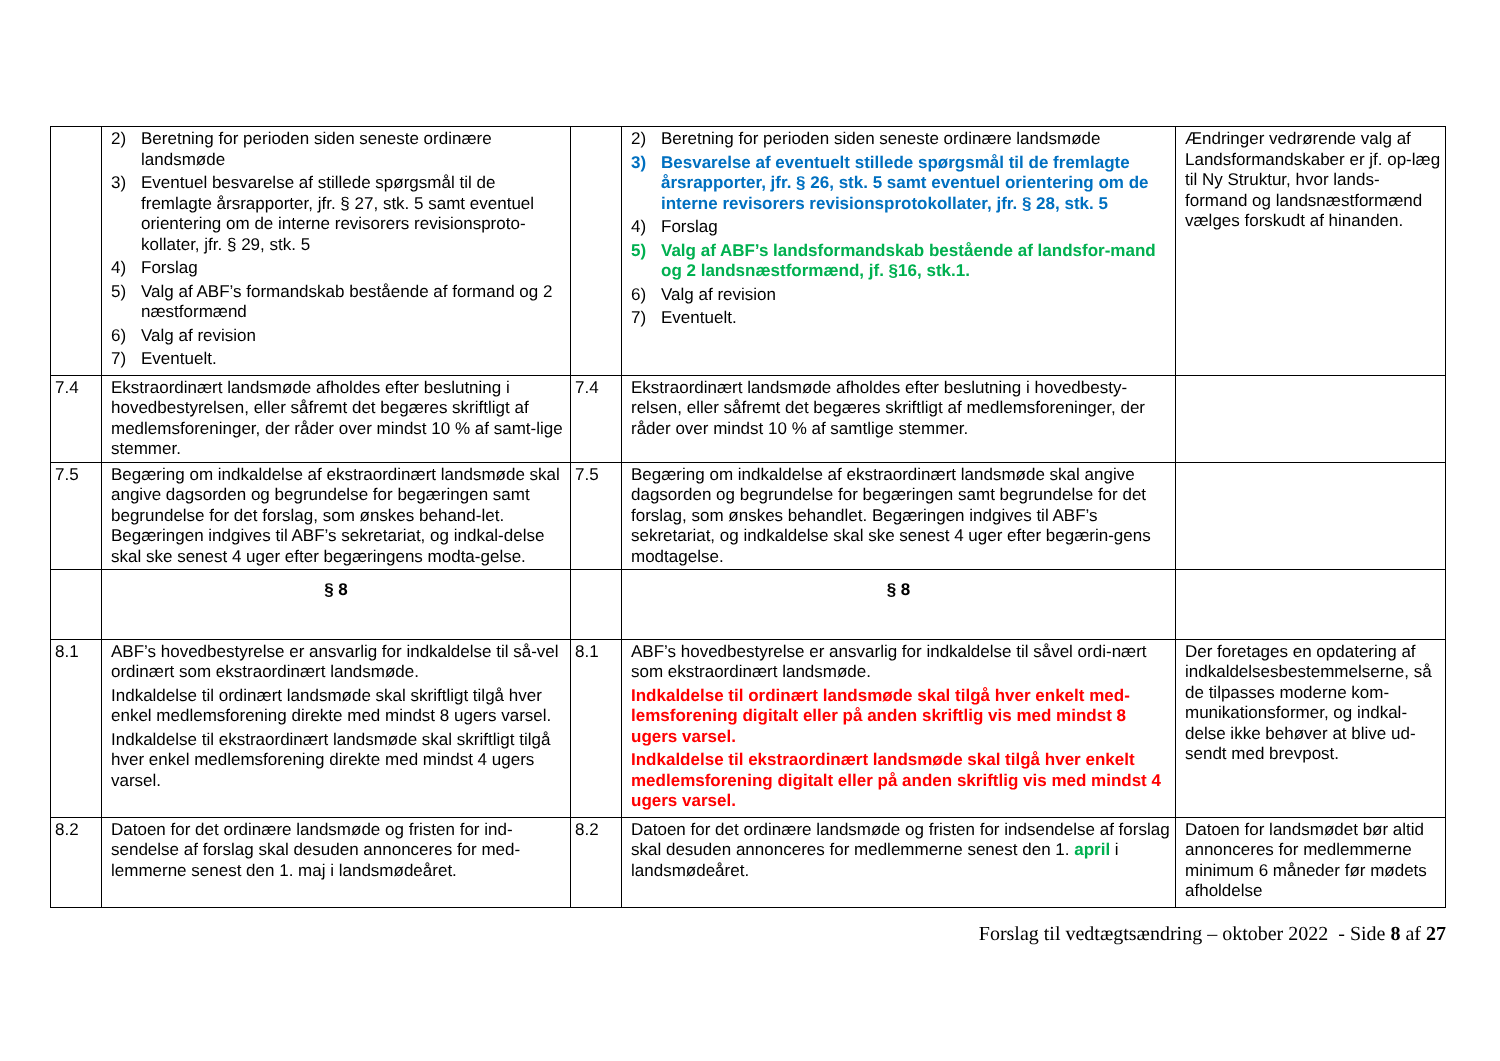| | 2) Beretning for perioden siden seneste ordinære landsmøde 3) Eventuel besvarelse af stillede spørgsmål til de fremlagte årsrapporter, jfr. § 27, stk. 5 samt eventuel orientering om de interne revisorers revisionsproto-kollater, jfr. § 29, stk. 5 4) Forslag 5) Valg af ABF’s formandskab bestående af formand og 2 næstformænd 6) Valg af revision 7) Eventuelt. | | 2) Beretning for perioden siden seneste ordinære landsmøde 3) Besvarelse af eventuelt stillede spørgsmål til de fremlagte årsrapporter, jfr. § 26, stk. 5 samt eventuel orientering om de interne revisorers revisionsprotokollater, jfr. § 28, stk. 5 4) Forslag 5) Valg af ABF’s landsformandskab bestående af landsfor-mand og 2 landsnæstformænd, jf. §16, stk.1. 6) Valg af revision 7) Eventuelt. | Ændringer vedrørende valg af Landsformandskaber er jf. op-læg til Ny Struktur, hvor lands-formand og landsnæstformænd vælges forskudt af hinanden. |
| 7.4 | Ekstraordinært landsmøde afholdes efter beslutning i hovedbestyrelsen, eller såfremt det begæres skriftligt af medlemsforeninger, der råder over mindst 10 % af samt-lige stemmer. | 7.4 | Ekstraordinært landsmøde afholdes efter beslutning i hovedbesty-relsen, eller såfremt det begæres skriftligt af medlemsforeninger, der råder over mindst 10 % af samtlige stemmer. | |
| 7.5 | Begæring om indkaldelse af ekstraordinært landsmøde skal angive dagsorden og begrundelse for begæringen samt begrundelse for det forslag, som ønskes behand-let. Begæringen indgives til ABF’s sekretariat, og indkal-delse skal ske senest 4 uger efter begæringens modta-gelse. | 7.5 | Begæring om indkaldelse af ekstraordinært landsmøde skal angive dagsorden og begrundelse for begæringen samt begrundelse for det forslag, som ønskes behandlet. Begæringen indgives til ABF’s sekretariat, og indkaldelse skal ske senest 4 uger efter begærin-gens modtagelse. | |
| | § 8 | | § 8 | |
| 8.1 | ABF’s hovedbestyrelse er ansvarlig for indkaldelse til så-vel ordinært som ekstraordinært landsmøde. Indkaldelse til ordinært landsmøde skal skriftligt tilgå hver enkel medlemsforening direkte med mindst 8 ugers varsel. Indkaldelse til ekstraordinært landsmøde skal skriftligt tilgå hver enkel medlemsforening direkte med mindst 4 ugers varsel. | 8.1 | ABF’s hovedbestyrelse er ansvarlig for indkaldelse til såvel ordi-nært som ekstraordinært landsmøde. Indkaldelse til ordinært landsmøde skal tilgå hver enkelt med-lemsforening digitalt eller på anden skriftlig vis med mindst 8 ugers varsel. Indkaldelse til ekstraordinært landsmøde skal tilgå hver enkelt medlemsforening digitalt eller på anden skriftlig vis med mindst 4 ugers varsel. | Der foretages en opdatering af indkaldelsesbestemmelserne, så de tilpasses moderne kom-munikationsformer, og indkal-delse ikke behøver at blive ud-sendt med brevpost. |
| 8.2 | Datoen for det ordinære landsmøde og fristen for ind-sendelse af forslag skal desuden annonceres for med-lemmerne senest den 1. maj i landsmødeåret. | 8.2 | Datoen for det ordinære landsmøde og fristen for indsendelse af forslag skal desuden annonceres for medlemmerne senest den 1. april i landsmødeåret. | Datoen for landsmødet bør altid annonceres for medlemmerne minimum 6 måneder før mødets afholdelse |
Forslag til vedtægtsændring – oktober 2022 - Side 8 af 27